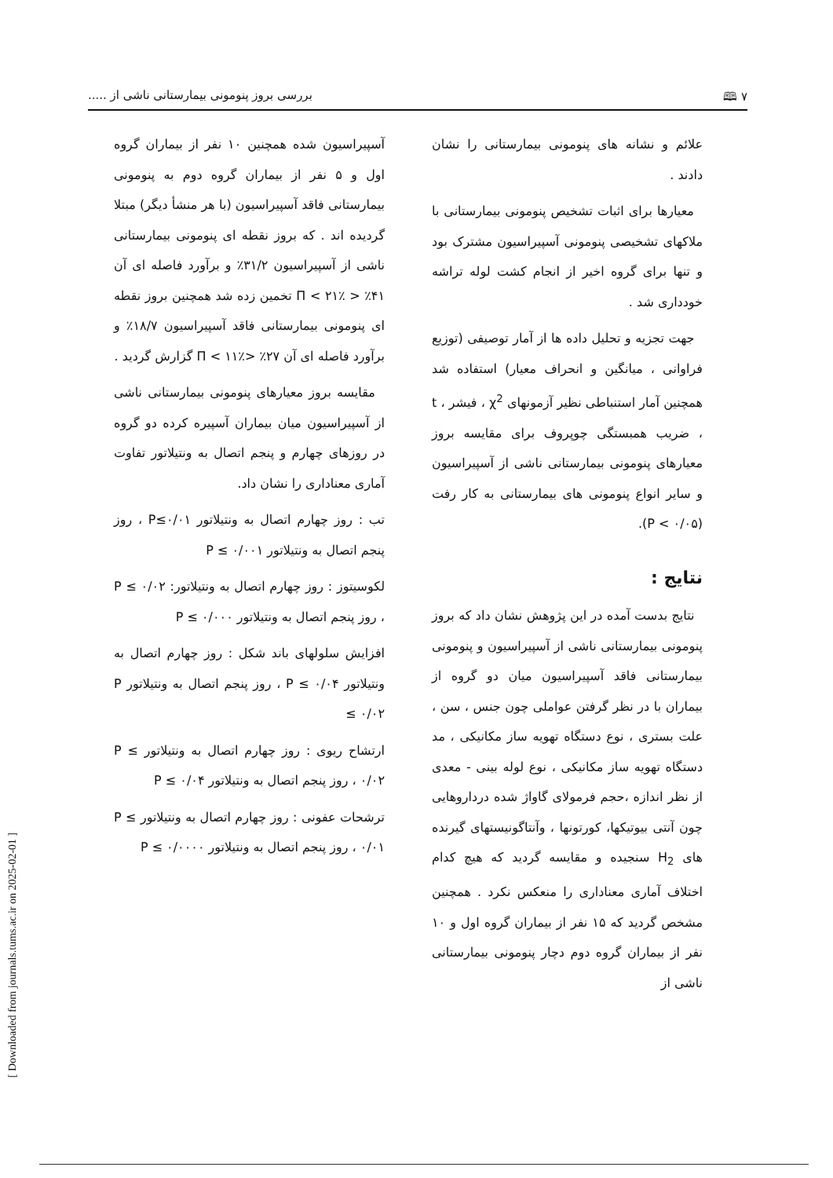۷ 🕮 بررسی بروز پنومونی بیمارستانی ناشی از .....
علائم و نشانه های پنومونی بیمارستانی را نشان دادند .
معیارها برای اثبات تشخیص پنومونی بیمارستانی با ملاکهای تشخیصی پنومونی آسپیراسیون مشترک بود و تنها برای گروه اخیر از انجام کشت لوله تراشه خودداری شد .
جهت تجزیه و تحلیل داده ها از آمار توصیفی (توزیع فراوانی ، میانگین و انحراف معیار) استفاده شد همچنین آمار استنباطی نظیر آزمونهای χ<sup>2</sup> ، فیشر ، t ، ضریب همبستگی چوپروف برای مقایسه بروز معیارهای پنومونی بیمارستانی ناشی از آسپیراسیون و سایر انواع پنومونی های بیمارستانی به کار رفت (P < ۰/۰۵).
نتایج :
نتایج بدست آمده در این پژوهش نشان داد که بروز پنومونی بیمارستانی ناشی از آسپیراسیون و پنومونی بیمارستانی فاقد آسپیراسیون میان دو گروه از بیماران با در نظر گرفتن عواملی چون جنس ، سن ، علت بستری ، نوع دستگاه تهویه ساز مکانیکی ، مد دستگاه تهویه ساز مکانیکی ، نوع لوله بینی - معدی از نظر اندازه ،حجم فرمولای گاواژ شده درداروهایی چون آنتی بیوتیکها، کورتونها ، وآنتاگونیستهای گیرنده های H<sub>2</sub> سنجیده و مقایسه گردید که هیچ کدام اختلاف آماری معناداری را منعکس نکرد . همچنین مشخص گردید که ۱۵ نفر از بیماران گروه اول و ۱۰ نفر از بیماران گروه دوم دچار پنومونی بیمارستانی ناشی از
آسپیراسیون شده همچنین ۱۰ نفر از بیماران گروه اول و ۵ نفر از بیماران گروه دوم به پنومونی بیمارستانی فاقد آسپیراسیون (با هر منشأ دیگر) مبتلا گردیده اند . که بروز نقطه ای پنومونی بیمارستانی ناشی از آسپیراسیون ۳۱/۲٪ و برآورد فاصله ای آن ۴۱٪ < Π < ۲۱٪ تخمین زده شد همچنین بروز نقطه ای پنومونی بیمارستانی فاقد آسپیراسیون ۱۸/۷٪ و برآورد فاصله ای آن ۲۷٪ <Π < ۱۱٪ گزارش گردید .
مقایسه بروز معیارهای پنومونی بیمارستانی ناشی از آسپیراسیون میان بیماران آسپیره کرده دو گروه در روزهای چهارم و پنجم اتصال به ونتیلاتور تفاوت آماری معناداری را نشان داد.
تب : روز چهارم اتصال به ونتیلاتور P≤۰/۰۱ ، روز پنجم اتصال به ونتیلاتور P ≤ ۰/۰۰۱
لکوسیتوز : روز چهارم اتصال به ونتیلاتور: P ≤ ۰/۰۲ ، روز پنجم اتصال به ونتیلاتور P ≤ ۰/۰۰۰
افزایش سلولهای باند شکل : روز چهارم اتصال به ونتیلاتور P ≤ ۰/۰۴ ، روز پنجم اتصال به ونتیلاتور P ≤ ۰/۰۲
ارتشاح ریوی : روز چهارم اتصال به ونتیلاتور P ≤ ۰/۰۲ ، روز پنجم اتصال به ونتیلاتور P ≤ ۰/۰۴
ترشحات عفونی : روز چهارم اتصال به ونتیلاتور P ≤ ۰/۰۱ ، روز پنجم اتصال به ونتیلاتور P ≤ ۰/۰۰۰۰
[ Downloaded from journals.tums.ac.ir on 2025-02-01 ]